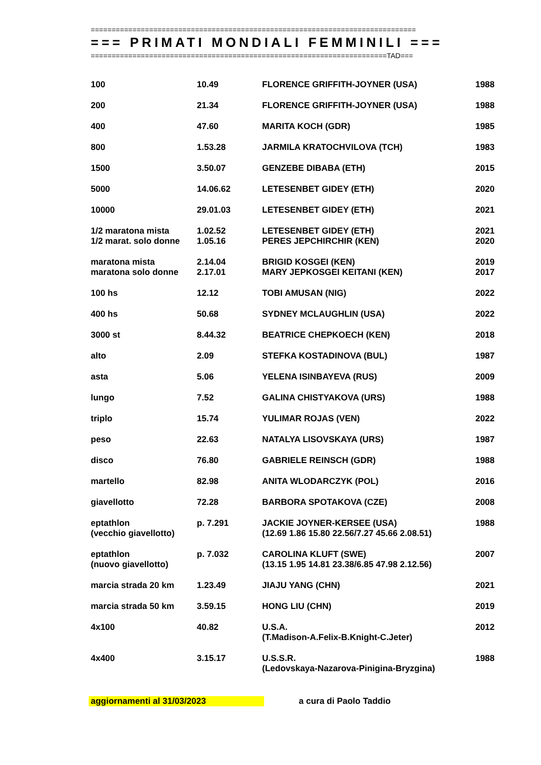==============================================================================
=== PRIMATI MONDIALI FEMMINILI ===
=======================================================================TAD===
| 100 | 10.49 | FLORENCE GRIFFITH-JOYNER (USA) | 1988 |
| 200 | 21.34 | FLORENCE GRIFFITH-JOYNER (USA) | 1988 |
| 400 | 47.60 | MARITA KOCH (GDR) | 1985 |
| 800 | 1.53.28 | JARMILA KRATOCHVILOVA (TCH) | 1983 |
| 1500 | 3.50.07 | GENZEBE DIBABA (ETH) | 2015 |
| 5000 | 14.06.62 | LETESENBET GIDEY (ETH) | 2020 |
| 10000 | 29.01.03 | LETESENBET GIDEY (ETH) | 2021 |
| 1/2 maratona mista | 1.02.52 | LETESENBET GIDEY (ETH) | 2021 |
| 1/2 marat. solo donne | 1.05.16 | PERES JEPCHIRCHIR (KEN) | 2020 |
| maratona mista | 2.14.04 | BRIGID KOSGEI (KEN) | 2019 |
| maratona solo donne | 2.17.01 | MARY JEPKOSGEI KEITANI (KEN) | 2017 |
| 100 hs | 12.12 | TOBI AMUSAN (NIG) | 2022 |
| 400 hs | 50.68 | SYDNEY MCLAUGHLIN (USA) | 2022 |
| 3000 st | 8.44.32 | BEATRICE CHEPKOECH (KEN) | 2018 |
| alto | 2.09 | STEFKA KOSTADINOVA (BUL) | 1987 |
| asta | 5.06 | YELENA ISINBAYEVA (RUS) | 2009 |
| lungo | 7.52 | GALINA CHISTYAKOVA (URS) | 1988 |
| triplo | 15.74 | YULIMAR ROJAS (VEN) | 2022 |
| peso | 22.63 | NATALYA LISOVSKAYA (URS) | 1987 |
| disco | 76.80 | GABRIELE REINSCH (GDR) | 1988 |
| martello | 82.98 | ANITA WLODARCZYK (POL) | 2016 |
| giavellotto | 72.28 | BARBORA SPOTAKOVA (CZE) | 2008 |
| eptathlon (vecchio giavellotto) | p. 7.291 | JACKIE JOYNER-KERSEE (USA) (12.69 1.86 15.80 22.56/7.27 45.66 2.08.51) | 1988 |
| eptathlon (nuovo giavellotto) | p. 7.032 | CAROLINA KLUFT (SWE) (13.15 1.95 14.81 23.38/6.85 47.98 2.12.56) | 2007 |
| marcia strada 20 km | 1.23.49 | JIAJU YANG (CHN) | 2021 |
| marcia strada 50 km | 3.59.15 | HONG LIU (CHN) | 2019 |
| 4x100 | 40.82 | U.S.A. (T.Madison-A.Felix-B.Knight-C.Jeter) | 2012 |
| 4x400 | 3.15.17 | U.S.S.R. (Ledovskaya-Nazarova-Pinigina-Bryzgina) | 1988 |
aggiornamenti al 31/03/2023 a cura di Paolo Taddio